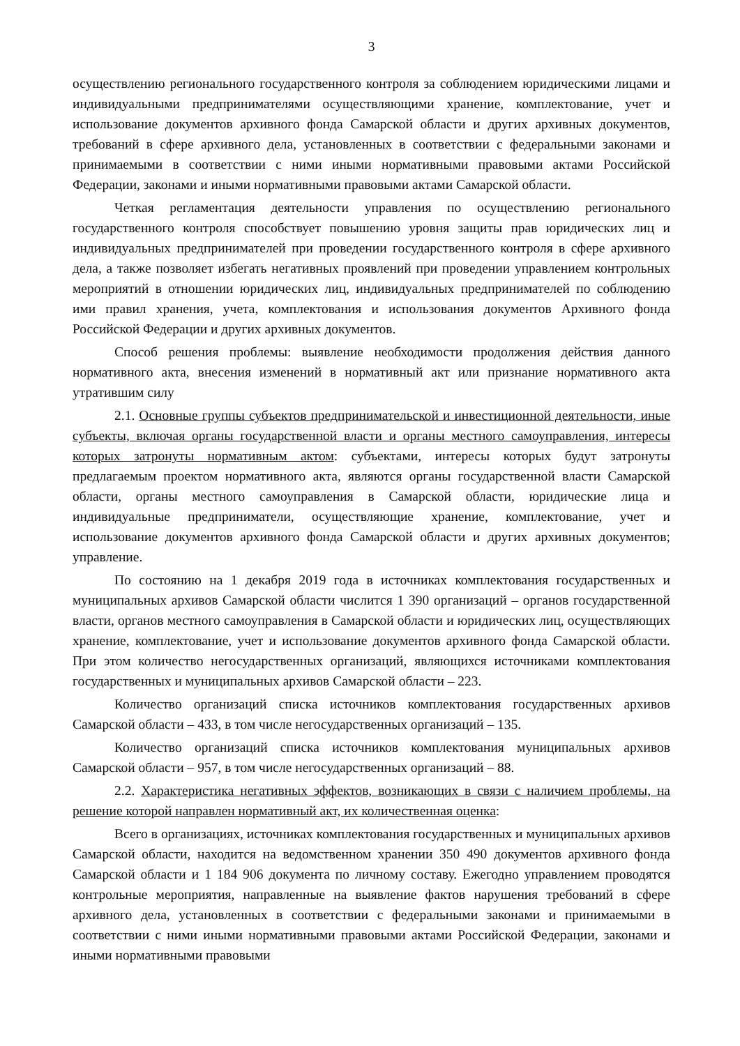3
осуществлению регионального государственного контроля за соблюдением юридическими лицами и индивидуальными предпринимателями осуществляющими хранение, комплектование, учет и использование документов архивного фонда Самарской области и других архивных документов, требований в сфере архивного дела, установленных в соответствии с федеральными законами и принимаемыми в соответствии с ними иными нормативными правовыми актами Российской Федерации, законами и иными нормативными правовыми актами Самарской области.
Четкая регламентация деятельности управления по осуществлению регионального государственного контроля способствует повышению уровня защиты прав юридических лиц и индивидуальных предпринимателей при проведении государственного контроля в сфере архивного дела, а также позволяет избегать негативных проявлений при проведении управлением контрольных мероприятий в отношении юридических лиц, индивидуальных предпринимателей по соблюдению ими правил хранения, учета, комплектования и использования документов Архивного фонда Российской Федерации и других архивных документов.
Способ решения проблемы: выявление необходимости продолжения действия данного нормативного акта, внесения изменений в нормативный акт или признание нормативного акта утратившим силу
2.1. Основные группы субъектов предпринимательской и инвестиционной деятельности, иные субъекты, включая органы государственной власти и органы местного самоуправления, интересы которых затронуты нормативным актом: субъектами, интересы которых будут затронуты предлагаемым проектом нормативного акта, являются органы государственной власти Самарской области, органы местного самоуправления в Самарской области, юридические лица и индивидуальные предприниматели, осуществляющие хранение, комплектование, учет и использование документов архивного фонда Самарской области и других архивных документов; управление.
По состоянию на 1 декабря 2019 года в источниках комплектования государственных и муниципальных архивов Самарской области числится 1 390 организаций – органов государственной власти, органов местного самоуправления в Самарской области и юридических лиц, осуществляющих хранение, комплектование, учет и использование документов архивного фонда Самарской области. При этом количество негосударственных организаций, являющихся источниками комплектования государственных и муниципальных архивов Самарской области – 223.
Количество организаций списка источников комплектования государственных архивов Самарской области – 433, в том числе негосударственных организаций – 135.
Количество организаций списка источников комплектования муниципальных архивов Самарской области – 957, в том числе негосударственных организаций – 88.
2.2. Характеристика негативных эффектов, возникающих в связи с наличием проблемы, на решение которой направлен нормативный акт, их количественная оценка:
Всего в организациях, источниках комплектования государственных и муниципальных архивов Самарской области, находится на ведомственном хранении 350 490 документов архивного фонда Самарской области и 1 184 906 документа по личному составу. Ежегодно управлением проводятся контрольные мероприятия, направленные на выявление фактов нарушения требований в сфере архивного дела, установленных в соответствии с федеральными законами и принимаемыми в соответствии с ними иными нормативными правовыми актами Российской Федерации, законами и иными нормативными правовыми